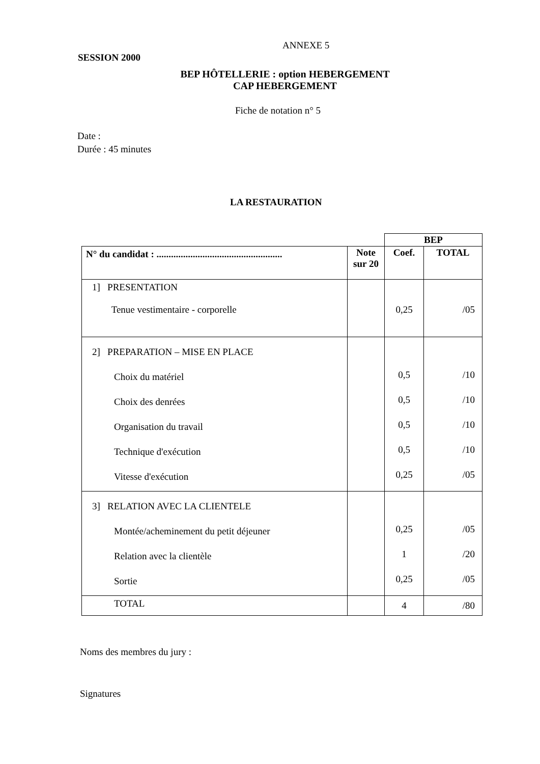ANNEXE 5
SESSION 2000
BEP HÔTELLERIE : option HEBERGEMENT
CAP HEBERGEMENT
Fiche de notation n° 5
Date :
Durée : 45 minutes
LA RESTAURATION
| | | BEP | |
| N° du candidat : .................................................... | Note sur 20 | Coef. | TOTAL |
| 1] PRESENTATION Tenue vestimentaire - corporelle | | 0,25 | /05 |
| 2] PREPARATION – MISE EN PLACE Choix du matériel Choix des denrées Organisation du travail Technique d'exécution Vitesse d'exécution | | 0,5 0,5 0,5 0,5 0,25 | /10 /10 /10 /10 /05 |
| 3] RELATION AVEC LA CLIENTELE Montée/acheminement du petit déjeuner Relation avec la clientèle Sortie | | 0,25 1 0,25 | /05 /20 /05 |
| TOTAL | | 4 | /80 |
Noms des membres du jury :
Signatures